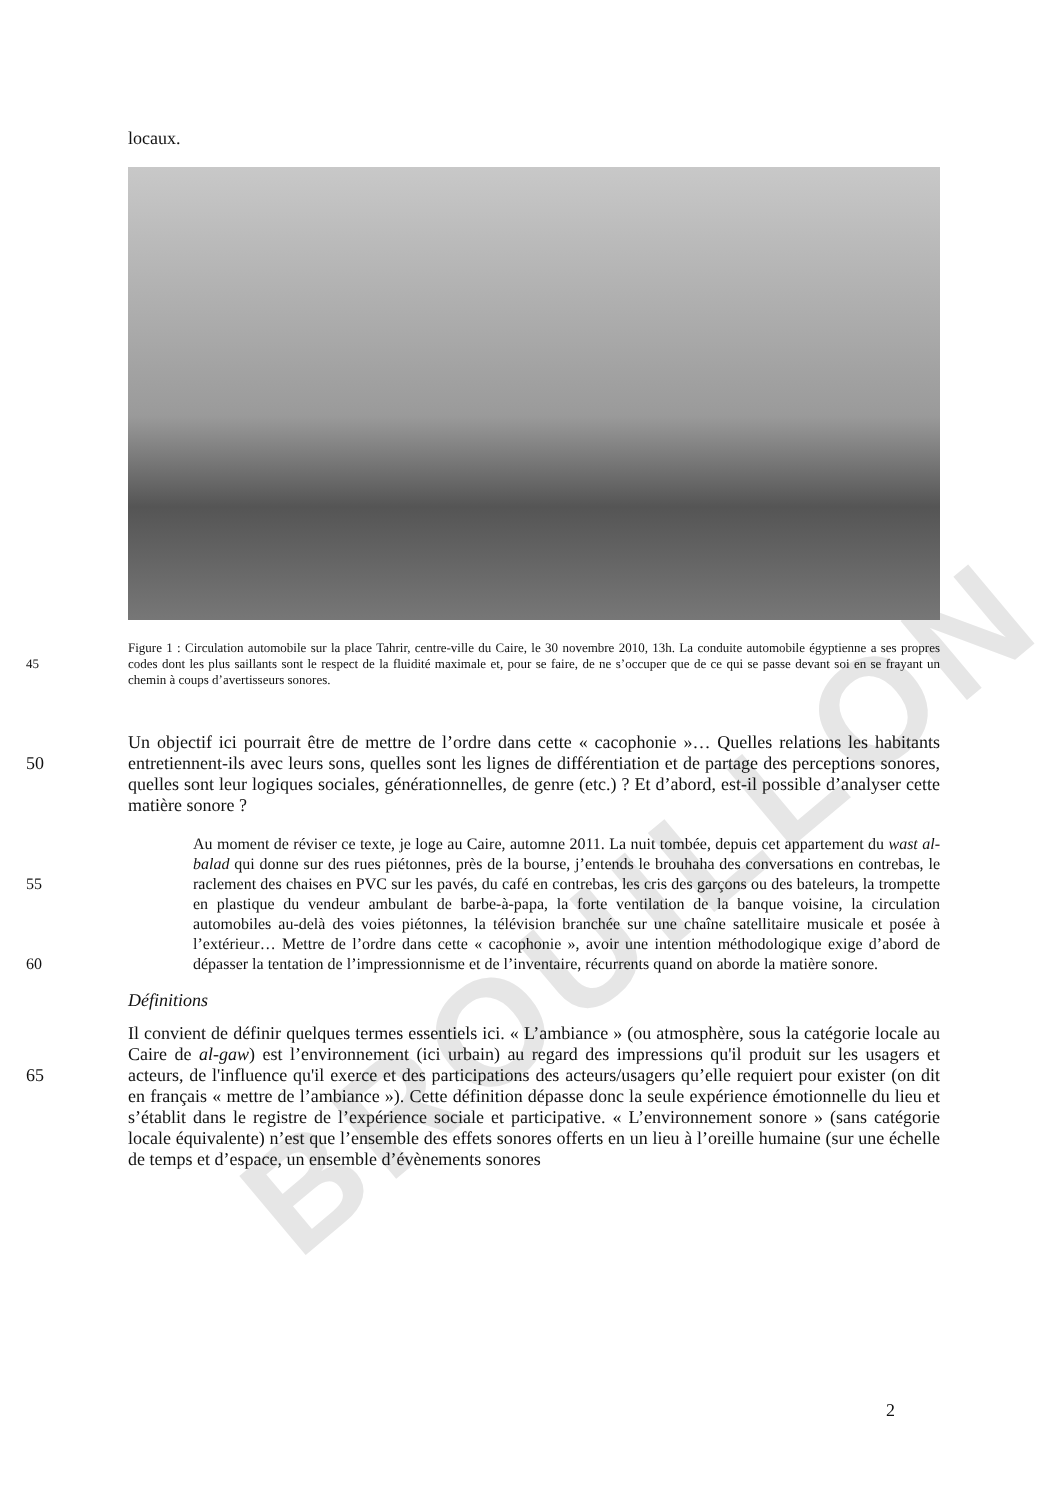BROUILLON
locaux.
Figure 1 : Circulation automobile sur la place Tahrir, centre-ville du Caire, le 30 novembre 2010, 13h. La conduite automobile égyptienne a ses propres codes dont les plus saillants sont le respect de la fluidité maximale 45 et, pour se faire, de ne s’occuper que de ce qui se passe devant soi en se frayant un chemin à coups d’avertisseurs sonores.
Un objectif ici pourrait être de mettre de l’ordre dans cette « cacophonie »… Quelles relations les habitants entretiennent-ils avec leurs sons, quelles sont les lignes de différentiation et de 50 partage des perceptions sonores, quelles sont leur logiques sociales, générationnelles, de genre (etc.) ? Et d’abord, est-il possible d’analyser cette matière sonore ?
Au moment de réviser ce texte, je loge au Caire, automne 2011. La nuit tombée, depuis cet appartement du wast al-balad qui donne sur des rues piétonnes, près de la bourse, j’entends le brouhaha des conversations en contrebas, le raclement des chaises en PVC sur les pavés, du 55 café en contrebas, les cris des garçons ou des bateleurs, la trompette en plastique du vendeur ambulant de barbe-à-papa, la forte ventilation de la banque voisine, la circulation automobiles au-delà des voies piétonnes, la télévision branchée sur une chaîne satellitaire musicale et posée à l’extérieur… Mettre de l’ordre dans cette « cacophonie », avoir une intention méthodologique exige d’abord de dépasser la tentation de l’impressionnisme et de 60 l’inventaire, récurrents quand on aborde la matière sonore.
Définitions
Il convient de définir quelques termes essentiels ici. « L’ambiance » (ou atmosphère, sous la catégorie locale au Caire de al-gaw) est l’environnement (ici urbain) au regard des impressions qu'il produit sur les usagers et acteurs, de l'influence qu'il exerce et des 65 participations des acteurs/usagers qu’elle requiert pour exister (on dit en français « mettre de l’ambiance »). Cette définition dépasse donc la seule expérience émotionnelle du lieu et s’établit dans le registre de l’expérience sociale et participative. « L’environnement sonore » (sans catégorie locale équivalente) n’est que l’ensemble des effets sonores offerts en un lieu à l’oreille humaine (sur une échelle de temps et d’espace, un ensemble d’évènements sonores
2